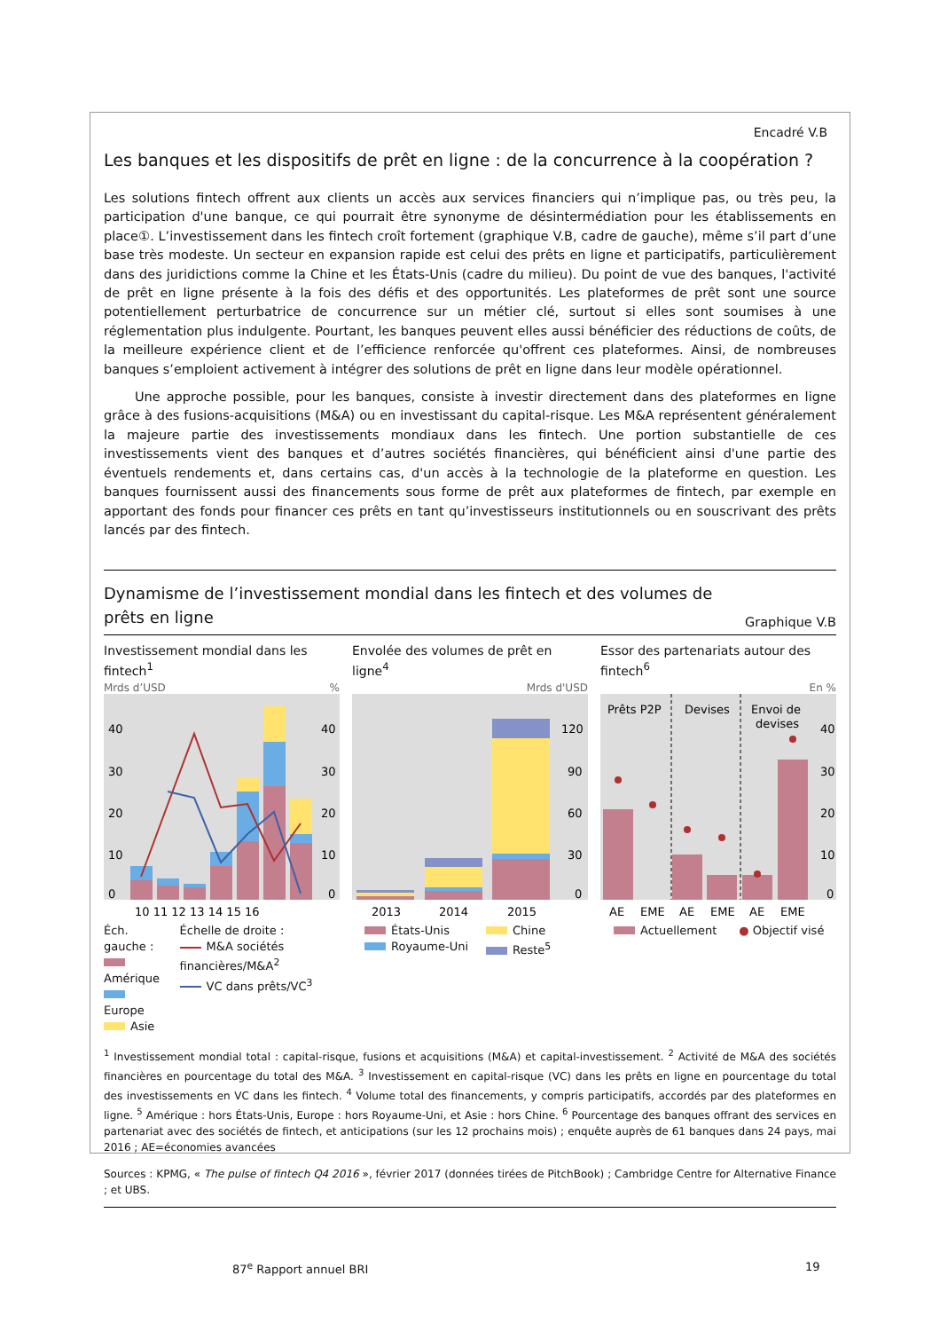Encadré V.B
Les banques et les dispositifs de prêt en ligne : de la concurrence à la coopération ?
Les solutions fintech offrent aux clients un accès aux services financiers qui n’implique pas, ou très peu, la participation d'une banque, ce qui pourrait être synonyme de désintermédiation pour les établissements en place①. L’investissement dans les fintech croît fortement (graphique V.B, cadre de gauche), même s’il part d’une base très modeste. Un secteur en expansion rapide est celui des prêts en ligne et participatifs, particulièrement dans des juridictions comme la Chine et les États-Unis (cadre du milieu). Du point de vue des banques, l'activité de prêt en ligne présente à la fois des défis et des opportunités. Les plateformes de prêt sont une source potentiellement perturbatrice de concurrence sur un métier clé, surtout si elles sont soumises à une réglementation plus indulgente. Pourtant, les banques peuvent elles aussi bénéficier des réductions de coûts, de la meilleure expérience client et de l’efficience renforcée qu'offrent ces plateformes. Ainsi, de nombreuses banques s’emploient activement à intégrer des solutions de prêt en ligne dans leur modèle opérationnel.
Une approche possible, pour les banques, consiste à investir directement dans des plateformes en ligne grâce à des fusions-acquisitions (M&A) ou en investissant du capital-risque. Les M&A représentent généralement la majeure partie des investissements mondiaux dans les fintech. Une portion substantielle de ces investissements vient des banques et d’autres sociétés financières, qui bénéficient ainsi d'une partie des éventuels rendements et, dans certains cas, d'un accès à la technologie de la plateforme en question. Les banques fournissent aussi des financements sous forme de prêt aux plateformes de fintech, par exemple en apportant des fonds pour financer ces prêts en tant qu’investisseurs institutionnels ou en souscrivant des prêts lancés par des fintech.
Dynamisme de l’investissement mondial dans les fintech et des volumes de prêts en ligne
Graphique V.B
Investissement mondial dans les fintech<sup>1</sup>
Mrds d’USD%
40
30
20
10
0
40
30
20
10
0
10 11 12 13 14 15 16
Éch. gauche :
Amérique
Europe
Asie
Échelle de droite :
M&A sociétés financières/M&A<sup>2</sup>
VC dans prêts/VC<sup>3</sup>
Envolée des volumes de prêt en ligne<sup>4</sup>
Mrds d'USD
120
90
60
30
0
2013
2014
2015
États-Unis
Royaume-Uni
Chine
Reste<sup>5</sup>
Essor des partenariats autour des fintech<sup>6</sup>
En %
Prêts P2P
Devises
Envoi de
devises
40
30
20
10
0
AE
EME
AE
EME
AE
EME
Actuellement ● Objectif visé
<sup>1</sup> Investissement mondial total : capital-risque, fusions et acquisitions (M&A) et capital-investissement. <sup>2</sup> Activité de M&A des sociétés financières en pourcentage du total des M&A. <sup>3</sup> Investissement en capital-risque (VC) dans les prêts en ligne en pourcentage du total des investissements en VC dans les fintech. <sup>4</sup> Volume total des financements, y compris participatifs, accordés par des plateformes en ligne. <sup>5</sup> Amérique : hors États-Unis, Europe : hors Royaume-Uni, et Asie : hors Chine. <sup>6</sup> Pourcentage des banques offrant des services en partenariat avec des sociétés de fintech, et anticipations (sur les 12 prochains mois) ; enquête auprès de 61 banques dans 24 pays, mai 2016 ; AE=économies avancées
Sources : KPMG, « The pulse of fintech Q4 2016 », février 2017 (données tirées de PitchBook) ; Cambridge Centre for Alternative Finance ; et UBS.
87<sup>e</sup> Rapport annuel BRI 19